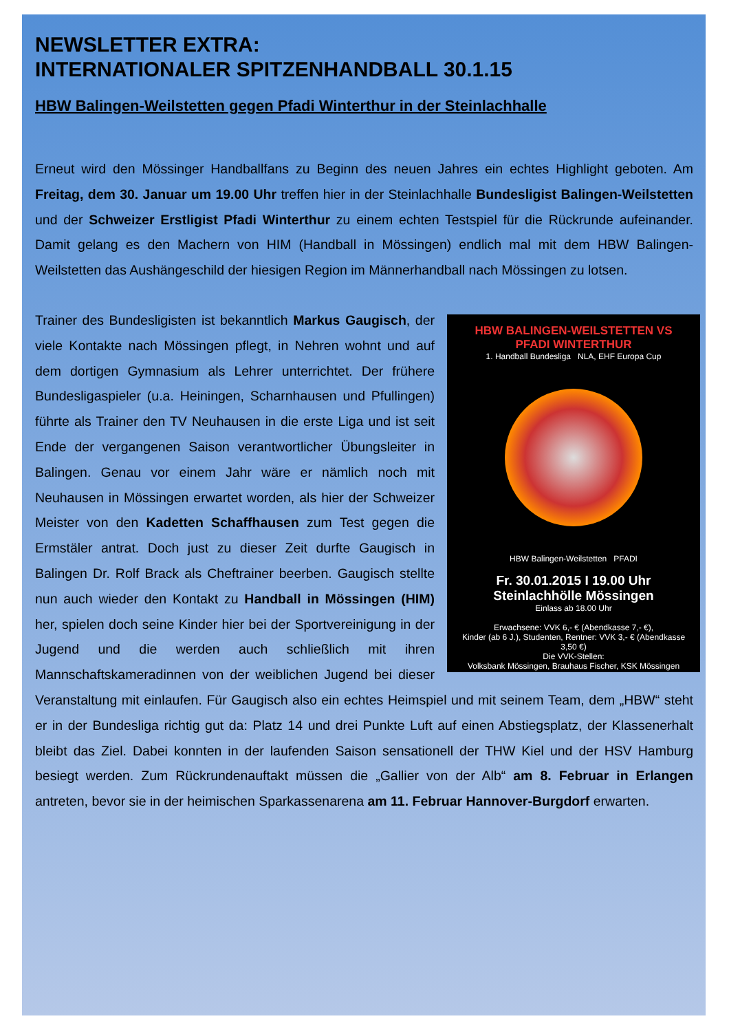NEWSLETTER EXTRA:
INTERNATIONALER SPITZENHANDBALL 30.1.15
HBW Balingen-Weilstetten gegen Pfadi Winterthur in der Steinlachhalle
Erneut wird den Mössinger Handballfans zu Beginn des neuen Jahres ein echtes Highlight geboten. Am Freitag, dem 30. Januar um 19.00 Uhr treffen hier in der Steinlachhalle Bundesligist Balingen-Weilstetten und der Schweizer Erstligist Pfadi Winterthur zu einem echten Testspiel für die Rückrunde aufeinander. Damit gelang es den Machern von HIM (Handball in Mössingen) endlich mal mit dem HBW Balingen-Weilstetten das Aushängeschild der hiesigen Region im Männerhandball nach Mössingen zu lotsen.
HBW BALINGEN-WEILSTETTEN VS PFADI WINTERTHUR
1. Handball Bundesliga NLA, EHF Europa Cup
HBW Balingen-Weilstetten PFADI
Fr. 30.01.2015 I 19.00 Uhr
Steinlachhölle Mössingen
Einlass ab 18.00 Uhr
Erwachsene: VVK 6,- € (Abendkasse 7,- €),
Kinder (ab 6 J.), Studenten, Rentner: VVK 3,- € (Abendkasse 3,50 €)
Die VVK-Stellen:
Volksbank Mössingen, Brauhaus Fischer, KSK Mössingen
Trainer des Bundesligisten ist bekanntlich Markus Gaugisch, der viele Kontakte nach Mössingen pflegt, in Nehren wohnt und auf dem dortigen Gymnasium als Lehrer unterrichtet. Der frühere Bundesligaspieler (u.a. Heiningen, Scharnhausen und Pfullingen) führte als Trainer den TV Neuhausen in die erste Liga und ist seit Ende der vergangenen Saison verantwortlicher Übungsleiter in Balingen. Genau vor einem Jahr wäre er nämlich noch mit Neuhausen in Mössingen erwartet worden, als hier der Schweizer Meister von den Kadetten Schaffhausen zum Test gegen die Ermstäler antrat. Doch just zu dieser Zeit durfte Gaugisch in Balingen Dr. Rolf Brack als Cheftrainer beerben. Gaugisch stellte nun auch wieder den Kontakt zu Handball in Mössingen (HIM) her, spielen doch seine Kinder hier bei der Sportvereinigung in der Jugend und die werden auch schließlich mit ihren Mannschaftskameradinnen von der weiblichen Jugend bei dieser Veranstaltung mit einlaufen. Für Gaugisch also ein echtes Heimspiel und mit seinem Team, dem „HBW“ steht er in der Bundesliga richtig gut da: Platz 14 und drei Punkte Luft auf einen Abstiegsplatz, der Klassenerhalt bleibt das Ziel. Dabei konnten in der laufenden Saison sensationell der THW Kiel und der HSV Hamburg besiegt werden. Zum Rückrundenauftakt müssen die „Gallier von der Alb“ am 8. Februar in Erlangen antreten, bevor sie in der heimischen Sparkassenarena am 11. Februar Hannover-Burgdorf erwarten.